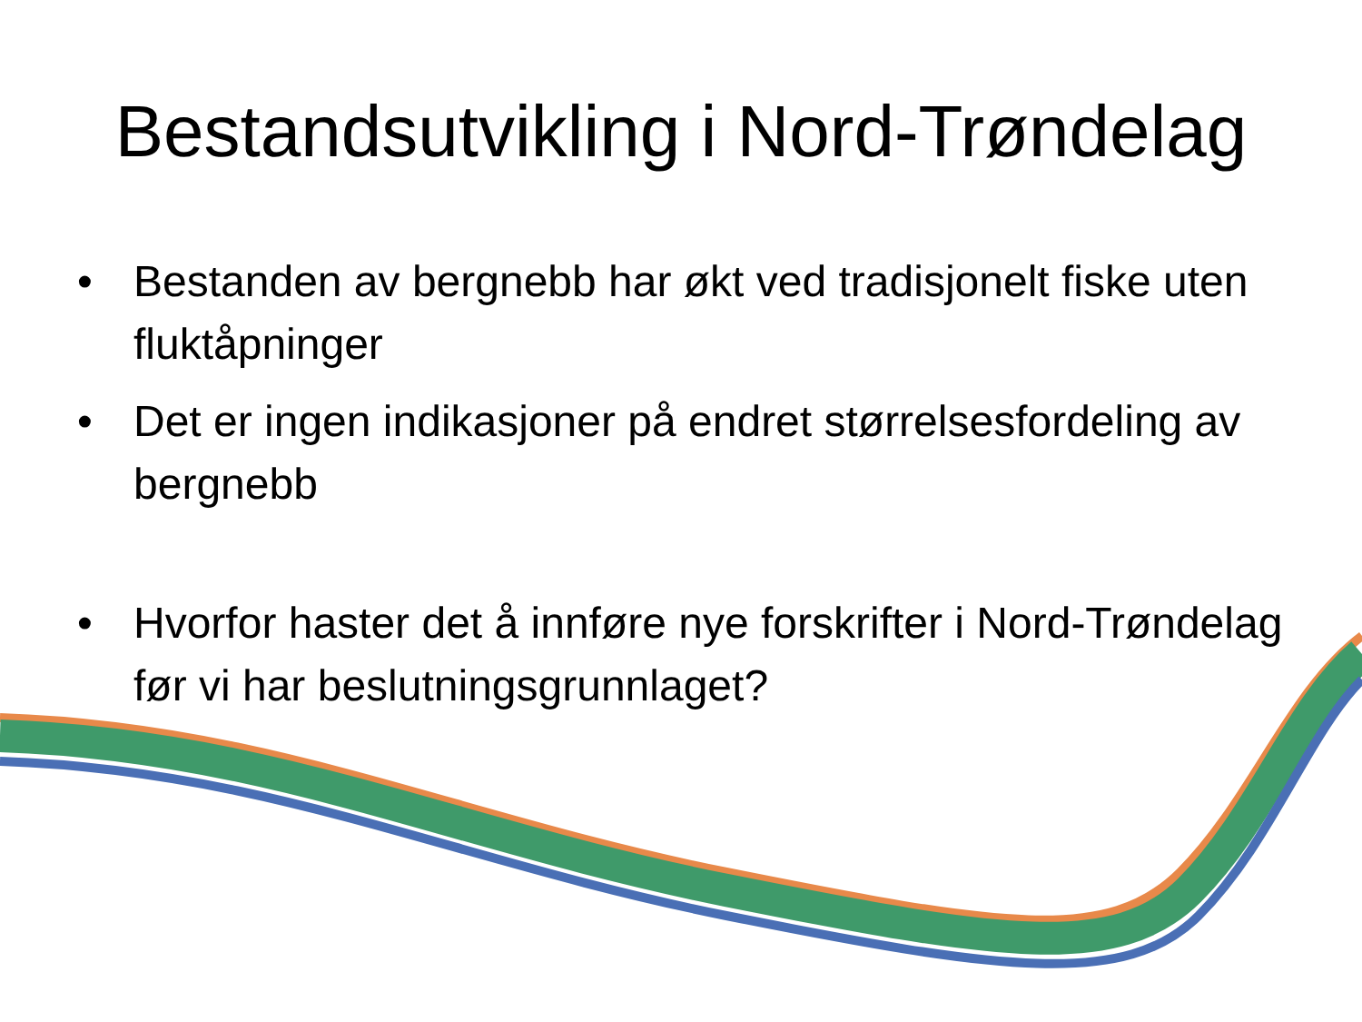Bestandsutvikling i Nord-Trøndelag
• Bestanden av bergnebb har økt ved tradisjonelt fiske uten fluktåpninger
• Det er ingen indikasjoner på endret størrelsesfordeling av bergnebb
• Hvorfor haster det å innføre nye forskrifter i Nord-Trøndelag før vi har beslutningsgrunnlaget?